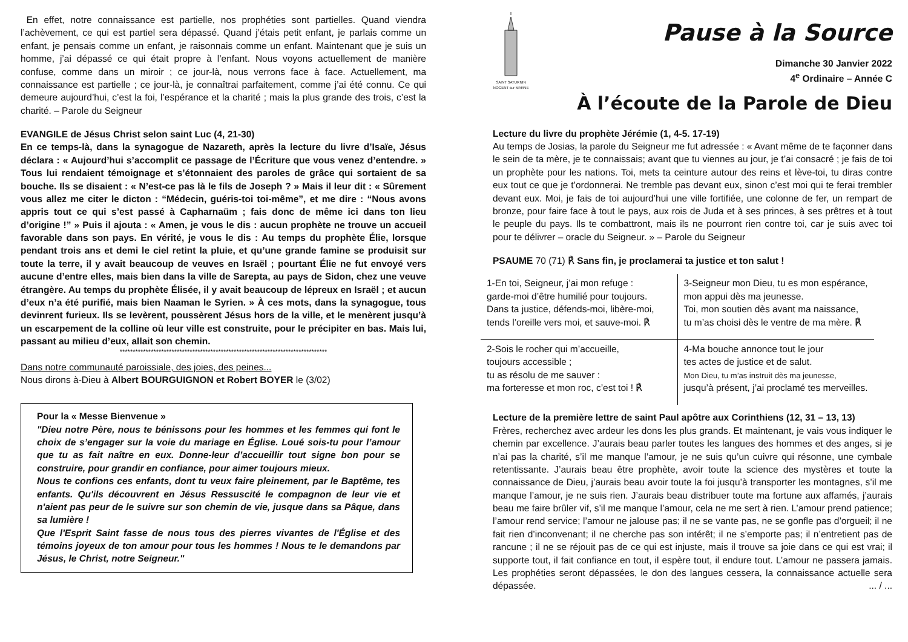En effet, notre connaissance est partielle, nos prophéties sont partielles. Quand viendra l’achèvement, ce qui est partiel sera dépassé. Quand j’étais petit enfant, je parlais comme un enfant, je pensais comme un enfant, je raisonnais comme un enfant. Maintenant que je suis un homme, j’ai dépassé ce qui était propre à l’enfant. Nous voyons actuellement de manière confuse, comme dans un miroir ; ce jour-là, nous verrons face à face. Actuellement, ma connaissance est partielle ; ce jour-là, je connaîtrai parfaitement, comme j’ai été connu. Ce qui demeure aujourd’hui, c’est la foi, l’espérance et la charité ; mais la plus grande des trois, c’est la charité. – Parole du Seigneur
EVANGILE de Jésus Christ selon saint Luc (4, 21-30)
En ce temps-là, dans la synagogue de Nazareth, après la lecture du livre d’Isaïe, Jésus déclara : « Aujourd’hui s’accomplit ce passage de l’Écriture que vous venez d’entendre. » Tous lui rendaient témoignage et s’étonnaient des paroles de grâce qui sortaient de sa bouche. Ils se disaient : « N’est-ce pas là le fils de Joseph ? » Mais il leur dit : « Sûrement vous allez me citer le dicton : “Médecin, guéris-toi toi-même”, et me dire : “Nous avons appris tout ce qui s’est passé à Capharnaüm ; fais donc de même ici dans ton lieu d’origine !” » Puis il ajouta : « Amen, je vous le dis : aucun prophète ne trouve un accueil favorable dans son pays. En vérité, je vous le dis : Au temps du prophète Élie, lorsque pendant trois ans et demi le ciel retint la pluie, et qu’une grande famine se produisit sur toute la terre, il y avait beaucoup de veuves en Israël ; pourtant Élie ne fut envoyé vers aucune d’entre elles, mais bien dans la ville de Sarepta, au pays de Sidon, chez une veuve étrangère. Au temps du prophète Élisée, il y avait beaucoup de lépreux en Israël ; et aucun d’eux n’a été purifié, mais bien Naaman le Syrien. » À ces mots, dans la synagogue, tous devinrent furieux. Ils se levèrent, poussèrent Jésus hors de la ville, et le menèrent jusqu’à un escarpement de la colline où leur ville est construite, pour le précipiter en bas. Mais lui, passant au milieu d’eux, allait son chemin.
********************************************************************************
Dans notre communauté paroissiale, des joies, des peines...
Nous dirons à-Dieu à Albert BOURGUIGNON et Robert BOYER le (3/02)
Pour la « Messe Bienvenue »
"Dieu notre Père, nous te bénissons pour les hommes et les femmes qui font le choix de s’engager sur la voie du mariage en Église. Loué sois-tu pour l’amour que tu as fait naître en eux. Donne-leur d’accueillir tout signe bon pour se construire, pour grandir en confiance, pour aimer toujours mieux.
Nous te confions ces enfants, dont tu veux faire pleinement, par le Baptême, tes enfants. Qu'ils découvrent en Jésus Ressuscité le compagnon de leur vie et n'aient pas peur de le suivre sur son chemin de vie, jusque dans sa Pâque, dans sa lumière !
Que l'Esprit Saint fasse de nous tous des pierres vivantes de l'Église et des témoins joyeux de ton amour pour tous les hommes ! Nous te le demandons par Jésus, le Christ, notre Seigneur."
SAINT SATURNIN
NOGENT sur MARNE
Pause à la Source
Dimanche 30 Janvier 2022
4<sup>e</sup> Ordinaire – Année C
À l’écoute de la Parole de Dieu
Lecture du livre du prophète Jérémie (1, 4-5. 17-19)
Au temps de Josias, la parole du Seigneur me fut adressée : « Avant même de te façonner dans le sein de ta mère, je te connaissais; avant que tu viennes au jour, je t’ai consacré ; je fais de toi un prophète pour les nations. Toi, mets ta ceinture autour des reins et lève-toi, tu diras contre eux tout ce que je t’ordonnerai. Ne tremble pas devant eux, sinon c’est moi qui te ferai trembler devant eux. Moi, je fais de toi aujourd’hui une ville fortifiée, une colonne de fer, un rempart de bronze, pour faire face à tout le pays, aux rois de Juda et à ses princes, à ses prêtres et à tout le peuple du pays. Ils te combattront, mais ils ne pourront rien contre toi, car je suis avec toi pour te délivrer – oracle du Seigneur. » – Parole du Seigneur
PSAUME 70 (71) ℟ Sans fin, je proclamerai ta justice et ton salut !
| 1-En toi, Seigneur, j’ai mon refuge : garde-moi d’être humilié pour toujours. Dans ta justice, défends-moi, libère-moi, tends l’oreille vers moi, et sauve-moi. ℟ | 3-Seigneur mon Dieu, tu es mon espérance, mon appui dès ma jeunesse. Toi, mon soutien dès avant ma naissance, tu m’as choisi dès le ventre de ma mère. ℟ |
| 2-Sois le rocher qui m’accueille, toujours accessible ; tu as résolu de me sauver : ma forteresse et mon roc, c’est toi ! ℟ | 4-Ma bouche annonce tout le jour tes actes de justice et de salut. Mon Dieu, tu m’as instruit dès ma jeunesse, jusqu’à présent, j’ai proclamé tes merveilles. |
Lecture de la première lettre de saint Paul apôtre aux Corinthiens (12, 31 – 13, 13)
Frères, recherchez avec ardeur les dons les plus grands. Et maintenant, je vais vous indiquer le chemin par excellence. J’aurais beau parler toutes les langues des hommes et des anges, si je n’ai pas la charité, s’il me manque l’amour, je ne suis qu’un cuivre qui résonne, une cymbale retentissante. J’aurais beau être prophète, avoir toute la science des mystères et toute la connaissance de Dieu, j’aurais beau avoir toute la foi jusqu’à transporter les montagnes, s’il me manque l’amour, je ne suis rien. J’aurais beau distribuer toute ma fortune aux affamés, j’aurais beau me faire brûler vif, s’il me manque l’amour, cela ne me sert à rien. L’amour prend patience; l’amour rend service; l’amour ne jalouse pas; il ne se vante pas, ne se gonfle pas d’orgueil; il ne fait rien d’inconvenant; il ne cherche pas son intérêt; il ne s’emporte pas; il n’entretient pas de rancune ; il ne se réjouit pas de ce qui est injuste, mais il trouve sa joie dans ce qui est vrai; il supporte tout, il fait confiance en tout, il espère tout, il endure tout. L’amour ne passera jamais. Les prophéties seront dépassées, le don des langues cessera, la connaissance actuelle sera dépassée. ... / ...